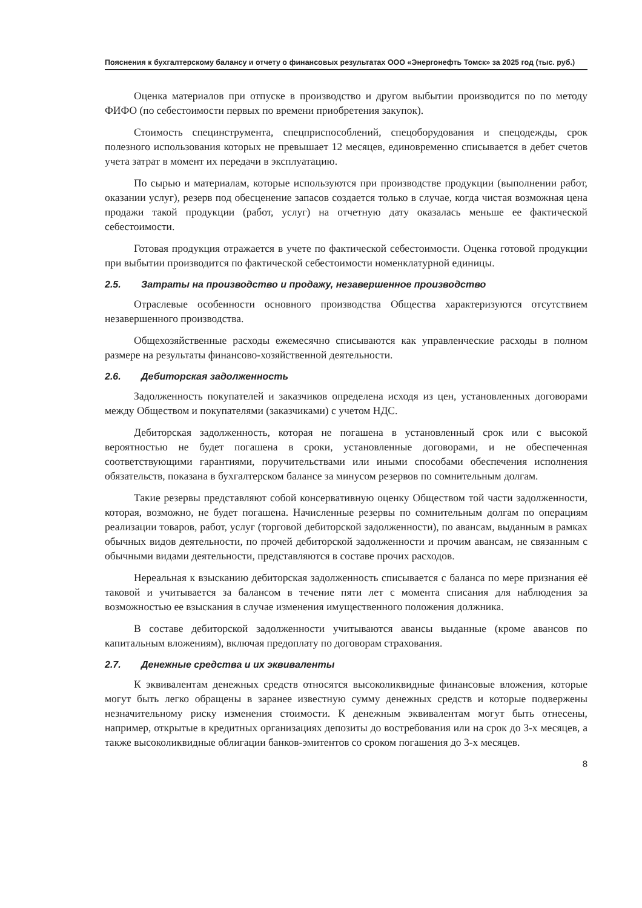Пояснения к бухгалтерскому балансу и отчету о финансовых результатах ООО «Энергонефть Томск» за 2025 год (тыс. руб.)
Оценка материалов при отпуске в производство и другом выбытии производится по по методу ФИФО (по себестоимости первых по времени приобретения закупок).
Стоимость специнструмента, спецприспособлений, спецоборудования и спецодежды, срок полезного использования которых не превышает 12 месяцев, единовременно списывается в дебет счетов учета затрат в момент их передачи в эксплуатацию.
По сырью и материалам, которые используются при производстве продукции (выполнении работ, оказании услуг), резерв под обесценение запасов создается только в случае, когда чистая возможная цена продажи такой продукции (работ, услуг) на отчетную дату оказалась меньше ее фактической себестоимости.
Готовая продукция отражается в учете по фактической себестоимости. Оценка готовой продукции при выбытии производится по фактической себестоимости номенклатурной единицы.
2.5. Затраты на производство и продажу, незавершенное производство
Отраслевые особенности основного производства Общества характеризуются отсутствием незавершенного производства.
Общехозяйственные расходы ежемесячно списываются как управленческие расходы в полном размере на результаты финансово-хозяйственной деятельности.
2.6. Дебиторская задолженность
Задолженность покупателей и заказчиков определена исходя из цен, установленных договорами между Обществом и покупателями (заказчиками) с учетом НДС.
Дебиторская задолженность, которая не погашена в установленный срок или с высокой вероятностью не будет погашена в сроки, установленные договорами, и не обеспеченная соответствующими гарантиями, поручительствами или иными способами обеспечения исполнения обязательств, показана в бухгалтерском балансе за минусом резервов по сомнительным долгам.
Такие резервы представляют собой консервативную оценку Обществом той части задолженности, которая, возможно, не будет погашена. Начисленные резервы по сомнительным долгам по операциям реализации товаров, работ, услуг (торговой дебиторской задолженности), по авансам, выданным в рамках обычных видов деятельности, по прочей дебиторской задолженности и прочим авансам, не связанным с обычными видами деятельности, представляются в составе прочих расходов.
Нереальная к взысканию дебиторская задолженность списывается с баланса по мере признания её таковой и учитывается за балансом в течение пяти лет с момента списания для наблюдения за возможностью ее взыскания в случае изменения имущественного положения должника.
В составе дебиторской задолженности учитываются авансы выданные (кроме авансов по капитальным вложениям), включая предоплату по договорам страхования.
2.7. Денежные средства и их эквиваленты
К эквивалентам денежных средств относятся высоколиквидные финансовые вложения, которые могут быть легко обращены в заранее известную сумму денежных средств и которые подвержены незначительному риску изменения стоимости. К денежным эквивалентам могут быть отнесены, например, открытые в кредитных организациях депозиты до востребования или на срок до 3-х месяцев, а также высоколиквидные облигации банков-эмитентов со сроком погашения до 3-х месяцев.
8